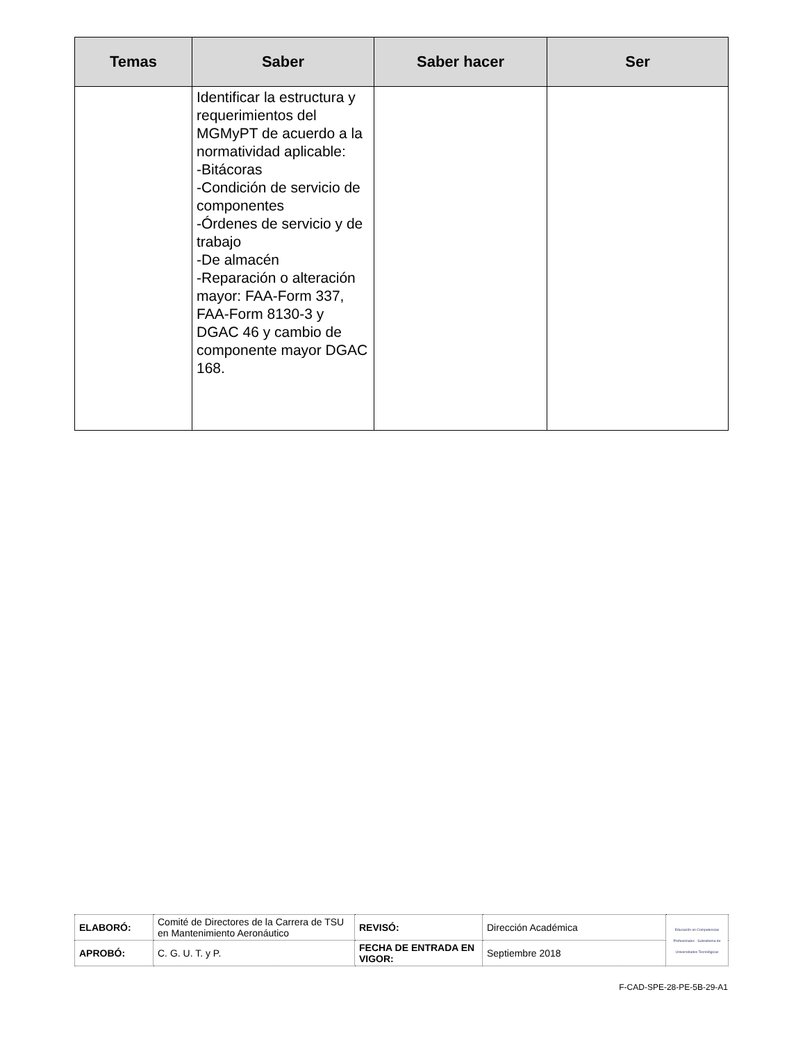| Temas | Saber | Saber hacer | Ser |
| --- | --- | --- | --- |
| | Identificar la estructura y requerimientos del MGMyPT de acuerdo a la normatividad aplicable: -Bitácoras -Condición de servicio de componentes -Órdenes de servicio y de trabajo -De almacén -Reparación o alteración mayor: FAA-Form 337, FAA-Form 8130-3 y DGAC 46 y cambio de componente mayor DGAC 168. | | |
| ELABORÓ: | Comité de Directores de la Carrera de TSU en Mantenimiento Aeronáutico | REVISÓ: | Dirección Académica | Educación en Competencias Profesionales · Subsistema de Universidades Tecnológicas |
| APROBÓ: | C. G. U. T. y P. | FECHA DE ENTRADA EN VIGOR: | Septiembre 2018 | |
F-CAD-SPE-28-PE-5B-29-A1